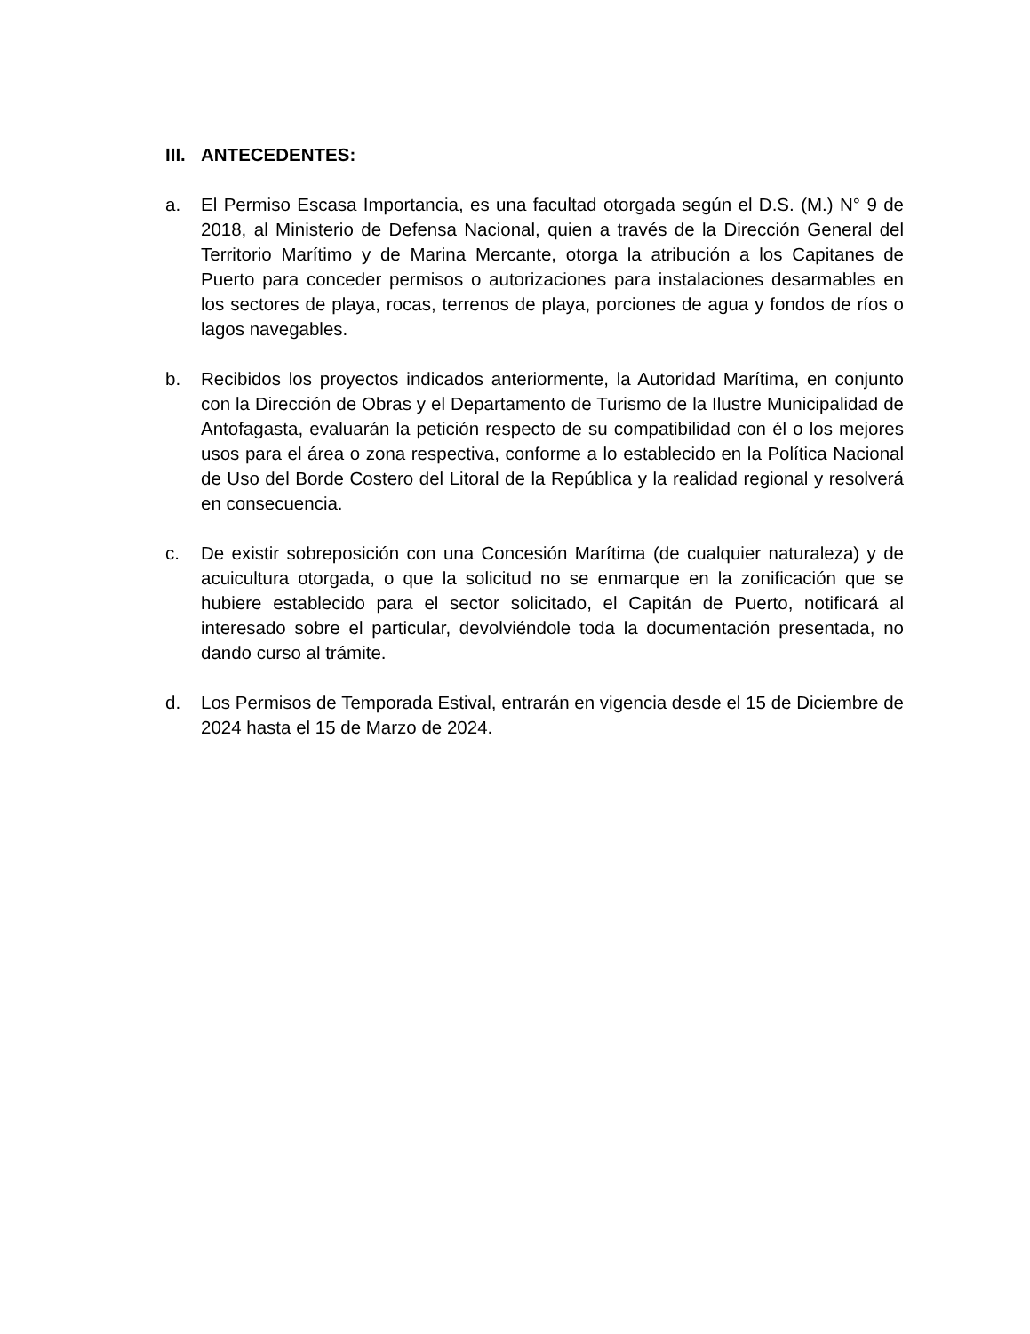III. ANTECEDENTES:
a. El Permiso Escasa Importancia, es una facultad otorgada según el D.S. (M.) N° 9 de 2018, al Ministerio de Defensa Nacional, quien a través de la Dirección General del Territorio Marítimo y de Marina Mercante, otorga la atribución a los Capitanes de Puerto para conceder permisos o autorizaciones para instalaciones desarmables en los sectores de playa, rocas, terrenos de playa, porciones de agua y fondos de ríos o lagos navegables.
b. Recibidos los proyectos indicados anteriormente, la Autoridad Marítima, en conjunto con la Dirección de Obras y el Departamento de Turismo de la Ilustre Municipalidad de Antofagasta, evaluarán la petición respecto de su compatibilidad con él o los mejores usos para el área o zona respectiva, conforme a lo establecido en la Política Nacional de Uso del Borde Costero del Litoral de la República y la realidad regional y resolverá en consecuencia.
c. De existir sobreposición con una Concesión Marítima (de cualquier naturaleza) y de acuicultura otorgada, o que la solicitud no se enmarque en la zonificación que se hubiere establecido para el sector solicitado, el Capitán de Puerto, notificará al interesado sobre el particular, devolviéndole toda la documentación presentada, no dando curso al trámite.
d. Los Permisos de Temporada Estival, entrarán en vigencia desde el 15 de Diciembre de 2024 hasta el 15 de Marzo de 2024.